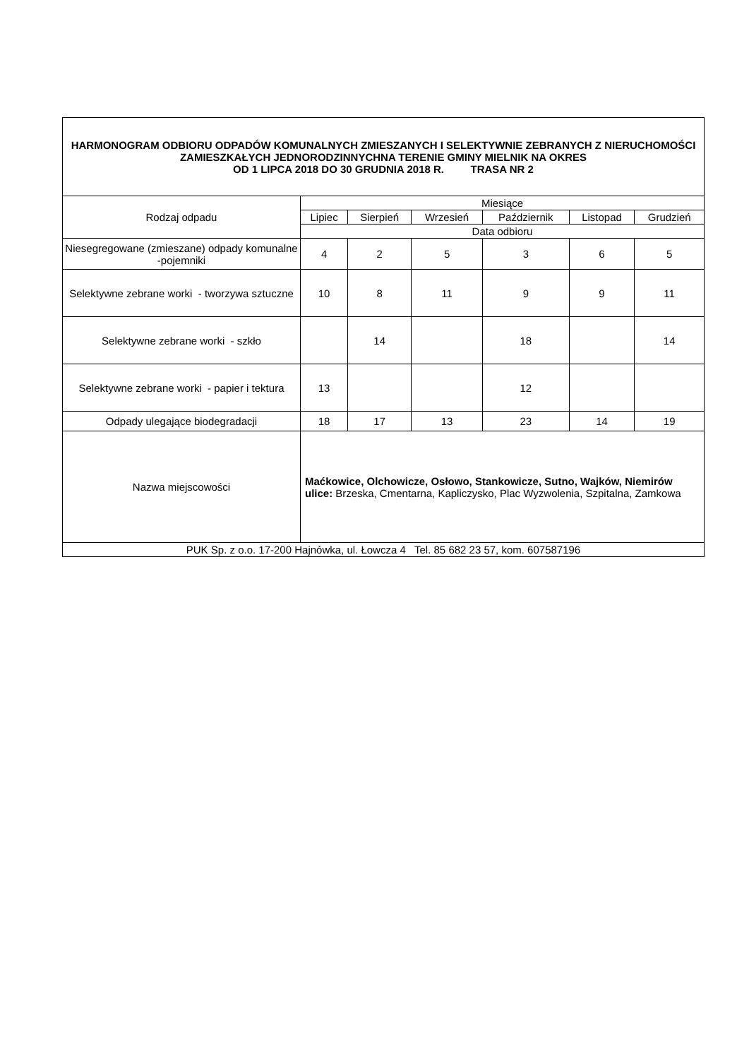| HARMONOGRAM ODBIORU ODPADÓW KOMUNALNYCH ZMIESZANYCH I SELEKTYWNIE ZEBRANYCH Z NIERUCHOMOŚCI ZAMIESZKAŁYCH JEDNORODZINNYCHNA TERENIE GMINY MIELNIK NA OKRES OD 1 LIPCA 2018 DO 30 GRUDNIA 2018 R. TRASA NR 2 | | | | | | |
| Rodzaj odpadu | Miesiące | | | | | |
| | Lipiec | Sierpień | Wrzesień | Październik | Listopad | Grudzień |
| | Data odbioru | | | | | |
| Niesegregowane (zmieszane) odpady komunalne -pojemniki | 4 | 2 | 5 | 3 | 6 | 5 |
| Selektywne zebrane worki - tworzywa sztuczne | 10 | 8 | 11 | 9 | 9 | 11 |
| Selektywne zebrane worki - szkło | | 14 | | 18 | | 14 |
| Selektywne zebrane worki - papier i tektura | 13 | | | 12 | | |
| Odpady ulegające biodegradacji | 18 | 17 | 13 | 23 | 14 | 19 |
| Nazwa miejscowości | Maćkowice, Olchowicze, Osłowo, Stankowicze, Sutno, Wajków, Niemirów ulice: Brzeska, Cmentarna, Kapliczysko, Plac Wyzwolenia, Szpitalna, Zamkowa | | | | | |
| PUK Sp. z o.o. 17-200 Hajnówka, ul. Łowcza 4 Tel. 85 682 23 57, kom. 607587196 | | | | | | |